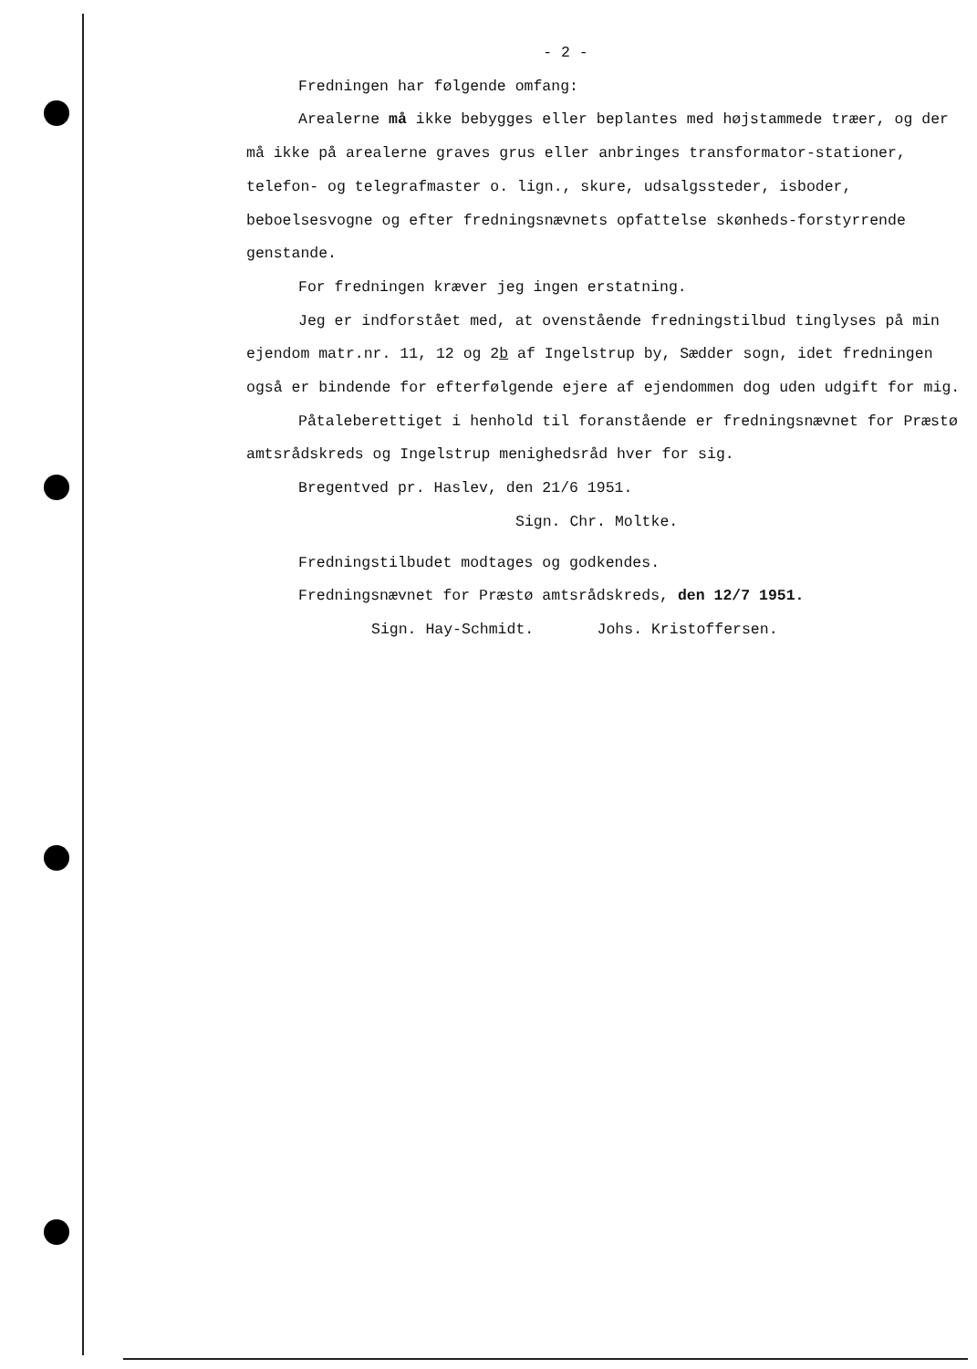- 2 -
Fredningen har følgende omfang:
Arealerne må ikke bebygges eller beplantes med højstammede træer, og der må ikke på arealerne graves grus eller anbringes transformator-stationer, telefon- og telegrafmaster o. lign., skure, udsalgssteder, isboder, beboelsesvogne og efter fredningsnævnets opfattelse skønheds-forstyrrende genstande.
For fredningen kræver jeg ingen erstatning.
Jeg er indforstået med, at ovenstående fredningstilbud tinglyses på min ejendom matr.nr. 11, 12 og 2b af Ingelstrup by, Sædder sogn, idet fredningen også er bindende for efterfølgende ejere af ejendommen dog uden udgift for mig.
Påtaleberettiget i henhold til foranstående er fredningsnævnet for Præstø amtsrådskreds og Ingelstrup menighedsråd hver for sig.
Bregentved pr. Haslev, den 21/6 1951.
Sign. Chr. Moltke.
Fredningstilbudet modtages og godkendes.
Fredningsnævnet for Præstø amtsrådskreds, den 12/7 1951.
Sign. Hay-Schmidt. Johs. Kristoffersen.